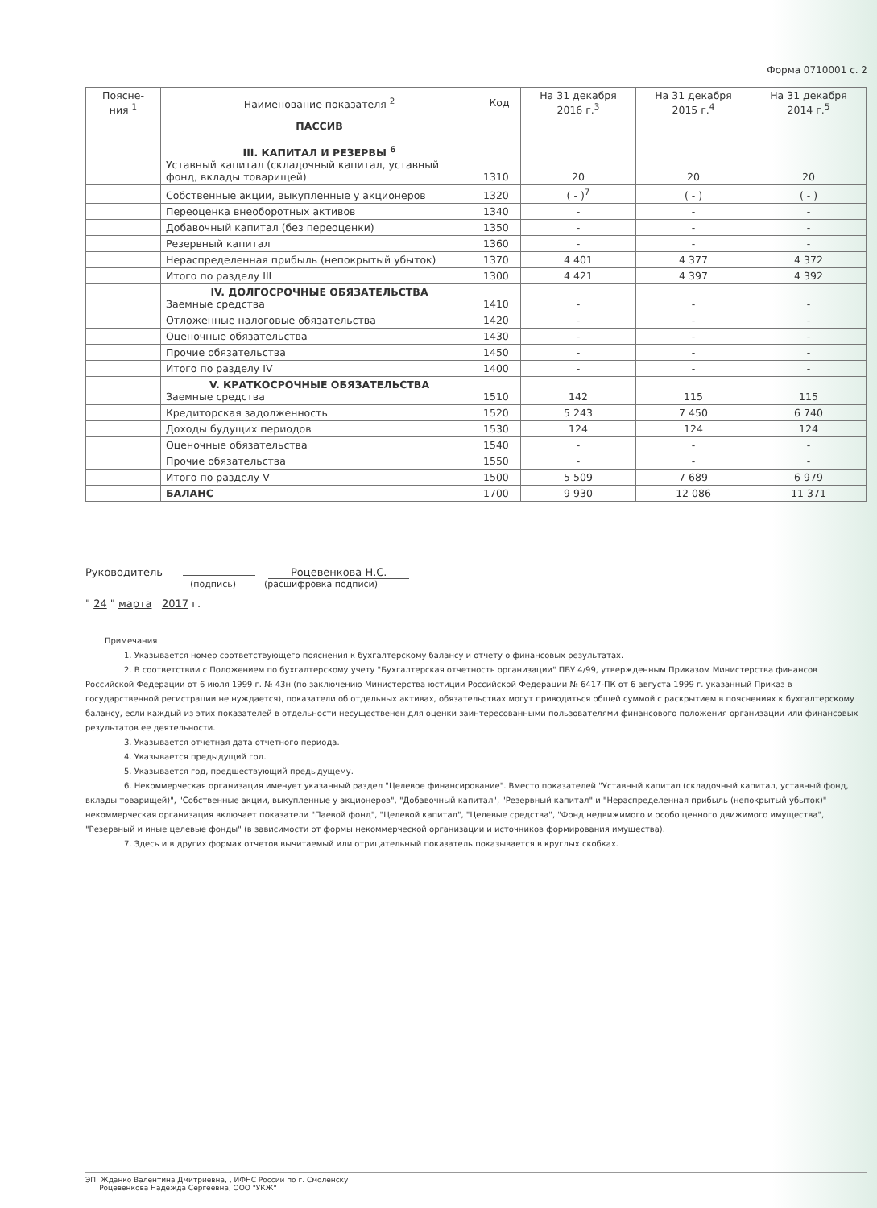Форма 0710001 с. 2
| Поясне- ния <sup>1</sup> | Наименование показателя <sup>2</sup> | Код | На 31 декабря 2016 г.<sup>3</sup> | На 31 декабря 2015 г.<sup>4</sup> | На 31 декабря 2014 г.<sup>5</sup> |
| --- | --- | --- | --- | --- | --- |
| | ПАССИВ III. КАПИТАЛ И РЕЗЕРВЫ <sup>6</sup> Уставный капитал (складочный капитал, уставный фонд, вклады товарищей) | 1310 | 20 | 20 | 20 |
| | Собственные акции, выкупленные у акционеров | 1320 | ( - )<sup>7</sup> | ( - ) | ( - ) |
| | Переоценка внеоборотных активов | 1340 | - | - | - |
| | Добавочный капитал (без переоценки) | 1350 | - | - | - |
| | Резервный капитал | 1360 | - | - | - |
| | Нераспределенная прибыль (непокрытый убыток) | 1370 | 4 401 | 4 377 | 4 372 |
| | Итого по разделу III | 1300 | 4 421 | 4 397 | 4 392 |
| | IV. ДОЛГОСРОЧНЫЕ ОБЯЗАТЕЛЬСТВА Заемные средства | 1410 | - | - | - |
| | Отложенные налоговые обязательства | 1420 | - | - | - |
| | Оценочные обязательства | 1430 | - | - | - |
| | Прочие обязательства | 1450 | - | - | - |
| | Итого по разделу IV | 1400 | - | - | - |
| | V. КРАТКОСРОЧНЫЕ ОБЯЗАТЕЛЬСТВА Заемные средства | 1510 | 142 | 115 | 115 |
| | Кредиторская задолженность | 1520 | 5 243 | 7 450 | 6 740 |
| | Доходы будущих периодов | 1530 | 124 | 124 | 124 |
| | Оценочные обязательства | 1540 | - | - | - |
| | Прочие обязательства | 1550 | - | - | - |
| | Итого по разделу V | 1500 | 5 509 | 7 689 | 6 979 |
| | БАЛАНС | 1700 | 9 930 | 12 086 | 11 371 |
Руководитель Роцевенкова Н.С.
(подпись) (расшифровка подписи)
" 24 " марта 2017 г.
Примечания
1. Указывается номер соответствующего пояснения к бухгалтерскому балансу и отчету о финансовых результатах.
2. В соответствии с Положением по бухгалтерскому учету "Бухгалтерская отчетность организации" ПБУ 4/99, утвержденным Приказом Министерства финансов Российской Федерации от 6 июля 1999 г. № 43н (по заключению Министерства юстиции Российской Федерации № 6417-ПК от 6 августа 1999 г. указанный Приказ в государственной регистрации не нуждается), показатели об отдельных активах, обязательствах могут приводиться общей суммой с раскрытием в пояснениях к бухгалтерскому балансу, если каждый из этих показателей в отдельности несущественен для оценки заинтересованными пользователями финансового положения организации или финансовых результатов ее деятельности.
3. Указывается отчетная дата отчетного периода.
4. Указывается предыдущий год.
5. Указывается год, предшествующий предыдущему.
6. Некоммерческая организация именует указанный раздел "Целевое финансирование". Вместо показателей "Уставный капитал (складочный капитал, уставный фонд, вклады товарищей)", "Собственные акции, выкупленные у акционеров", "Добавочный капитал", "Резервный капитал" и "Нераспределенная прибыль (непокрытый убыток)" некоммерческая организация включает показатели "Паевой фонд", "Целевой капитал", "Целевые средства", "Фонд недвижимого и особо ценного движимого имущества", "Резервный и иные целевые фонды" (в зависимости от формы некоммерческой организации и источников формирования имущества).
7. Здесь и в других формах отчетов вычитаемый или отрицательный показатель показывается в круглых скобках.
ЭП: Жданко Валентина Дмитриевна, , ИФНС России по г. Смоленску
Роцевенкова Надежда Сергеевна, ООО "УКЖ"